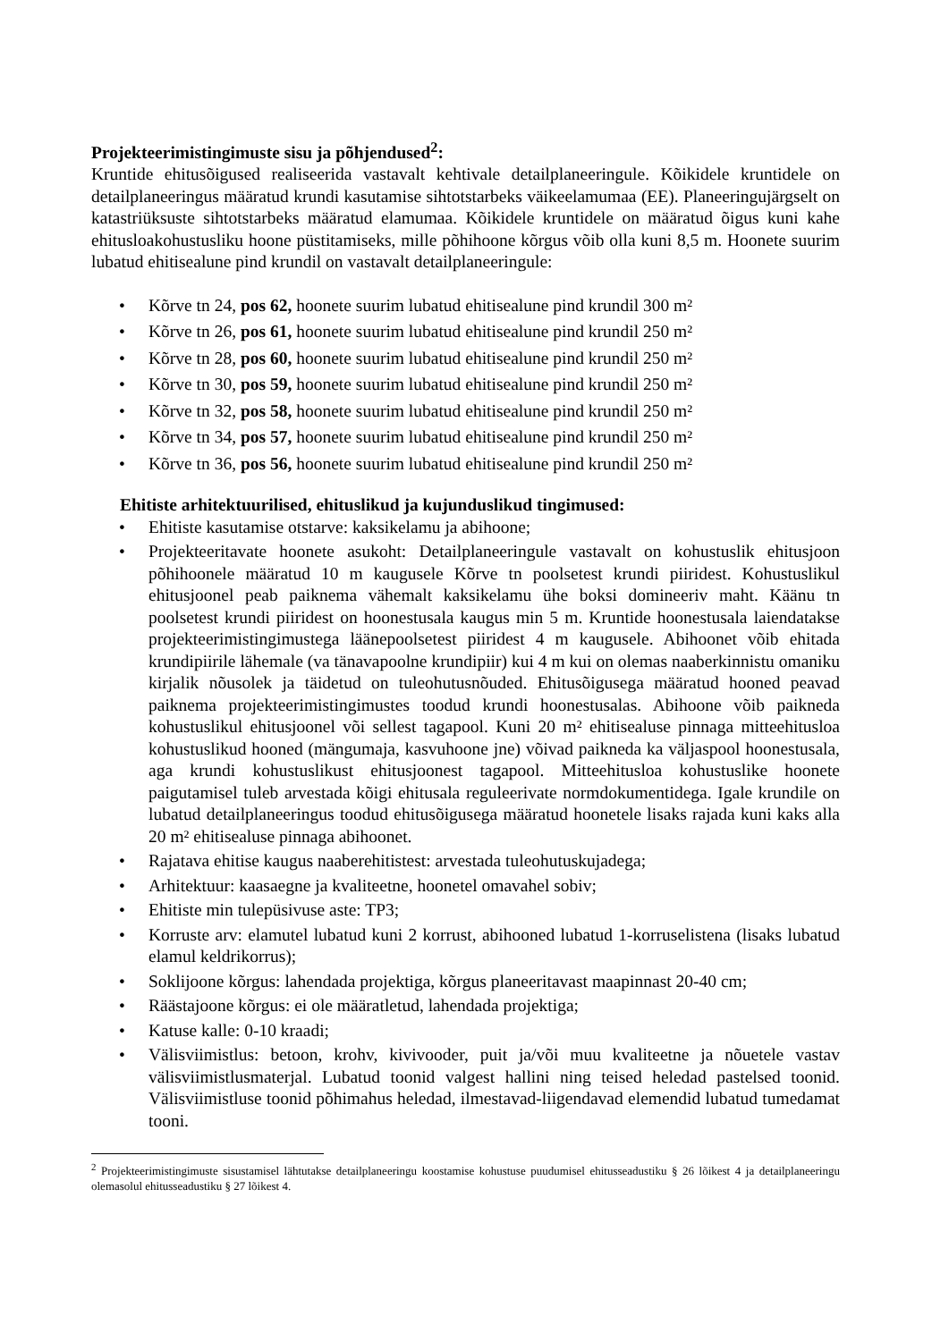Projekteerimistingimuste sisu ja põhjendused<sup>2</sup>:
Kruntide ehitusõigused realiseerida vastavalt kehtivale detailplaneeringule. Kõikidele kruntidele on detailplaneeringus määratud krundi kasutamise sihtotstarbeks väikeelamumaa (EE). Planeeringujärgselt on katastriüksuste sihtotstarbeks määratud elamumaa. Kõikidele kruntidele on määratud õigus kuni kahe ehitusloakohustusliku hoone püstitamiseks, mille põhihoone kõrgus võib olla kuni 8,5 m. Hoonete suurim lubatud ehitisealune pind krundil on vastavalt detailplaneeringule:
• Kõrve tn 24, pos 62, hoonete suurim lubatud ehitisealune pind krundil 300 m²
• Kõrve tn 26, pos 61, hoonete suurim lubatud ehitisealune pind krundil 250 m²
• Kõrve tn 28, pos 60, hoonete suurim lubatud ehitisealune pind krundil 250 m²
• Kõrve tn 30, pos 59, hoonete suurim lubatud ehitisealune pind krundil 250 m²
• Kõrve tn 32, pos 58, hoonete suurim lubatud ehitisealune pind krundil 250 m²
• Kõrve tn 34, pos 57, hoonete suurim lubatud ehitisealune pind krundil 250 m²
• Kõrve tn 36, pos 56, hoonete suurim lubatud ehitisealune pind krundil 250 m²
Ehitiste arhitektuurilised, ehituslikud ja kujunduslikud tingimused:
• Ehitiste kasutamise otstarve: kaksikelamu ja abihoone;
• Projekteeritavate hoonete asukoht: Detailplaneeringule vastavalt on kohustuslik ehitusjoon põhihoonele määratud 10 m kaugusele Kõrve tn poolsetest krundi piiridest. Kohustuslikul ehitusjoonel peab paiknema vähemalt kaksikelamu ühe boksi domineeriv maht. Käänu tn poolsetest krundi piiridest on hoonestusala kaugus min 5 m. Kruntide hoonestusala laiendatakse projekteerimistingimustega läänepoolsetest piiridest 4 m kaugusele. Abihoonet võib ehitada krundipiirile lähemale (va tänavapoolne krundipiir) kui 4 m kui on olemas naaberkinnistu omaniku kirjalik nõusolek ja täidetud on tuleohutusnõuded. Ehitusõigusega määratud hooned peavad paiknema projekteerimistingimustes toodud krundi hoonestusalas. Abihoone võib paikneda kohustuslikul ehitusjoonel või sellest tagapool. Kuni 20 m² ehitisealuse pinnaga mitteehitusloa kohustuslikud hooned (mängumaja, kasvuhoone jne) võivad paikneda ka väljaspool hoonestusala, aga krundi kohustuslikust ehitusjoonest tagapool. Mitteehitusloa kohustuslike hoonete paigutamisel tuleb arvestada kõigi ehitusala reguleerivate normdokumentidega. Igale krundile on lubatud detailplaneeringus toodud ehitusõigusega määratud hoonetele lisaks rajada kuni kaks alla 20 m² ehitisealuse pinnaga abihoonet.
• Rajatava ehitise kaugus naaberehitistest: arvestada tuleohutuskujadega;
• Arhitektuur: kaasaegne ja kvaliteetne, hoonetel omavahel sobiv;
• Ehitiste min tulepüsivuse aste: TP3;
• Korruste arv: elamutel lubatud kuni 2 korrust, abihooned lubatud 1-korruselistena (lisaks lubatud elamul keldrikorrus);
• Soklijoone kõrgus: lahendada projektiga, kõrgus planeeritavast maapinnast 20-40 cm;
• Räästajoone kõrgus: ei ole määratletud, lahendada projektiga;
• Katuse kalle: 0-10 kraadi;
• Välisviimistlus: betoon, krohv, kivivooder, puit ja/või muu kvaliteetne ja nõuetele vastav välisviimistlusmaterjal. Lubatud toonid valgest hallini ning teised heledad pastelsed toonid. Välisviimistluse toonid põhimahus heledad, ilmestavad-liigendavad elemendid lubatud tumedamat tooni.
<sup>2</sup> Projekteerimistingimuste sisustamisel lähtutakse detailplaneeringu koostamise kohustuse puudumisel ehitusseadustiku § 26 lõikest 4 ja detailplaneeringu olemasolul ehitusseadustiku § 27 lõikest 4.